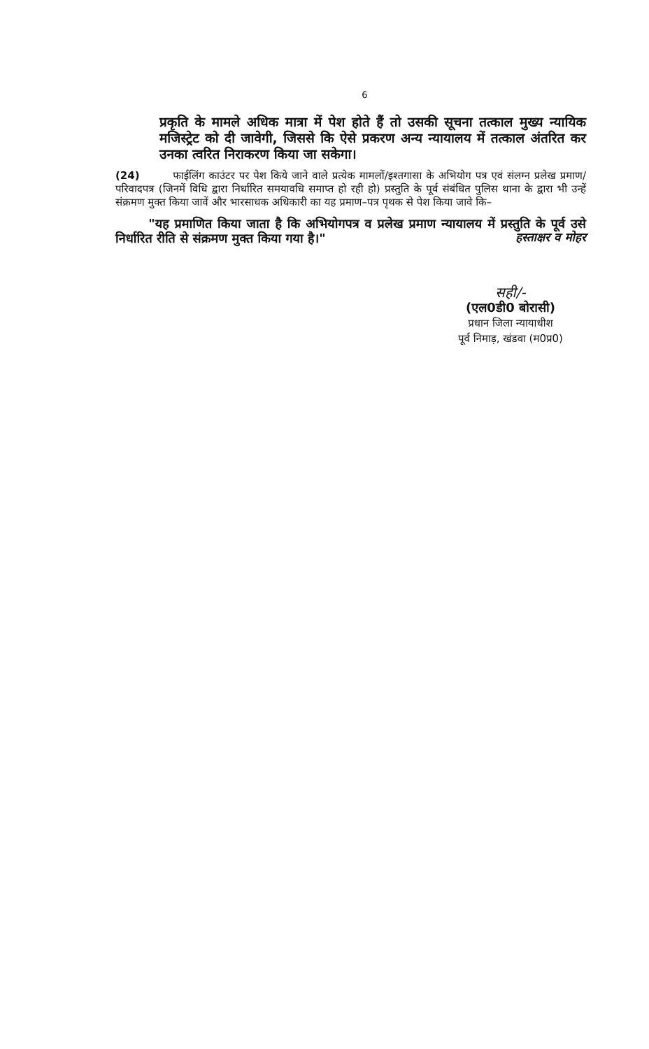6
प्रकृति के मामले अधिक मात्रा में पेश होते हैं तो उसकी सूचना तत्काल मुख्य न्यायिक मजिस्ट्रेट को दी जावेगी, जिससे कि ऐसे प्रकरण अन्य न्यायालय में तत्काल अंतरित कर उनका त्वरित निराकरण किया जा सकेगा।
(24) फाईलिंग काउंटर पर पेश किये जाने वाले प्रत्येक मामलों/इश्तगासा के अभियोग पत्र एवं संलग्न प्रलेख प्रमाण/परिवादपत्र (जिनमें विधि द्वारा निर्धारित समयावधि समाप्त हो रही हो) प्रस्तुति के पूर्व संबंधित पुलिस थाना के द्वारा भी उन्हें संक्रमण मुक्त किया जावें और भारसाधक अधिकारी का यह प्रमाण–पत्र पृथक से पेश किया जावे कि–
"यह प्रमाणित किया जाता है कि अभियोगपत्र व प्रलेख प्रमाण न्यायालय में प्रस्तुति के पूर्व उसे निर्धारित रीति से संक्रमण मुक्त किया गया है।"
हस्ताक्षर व मोहर
सही/-
(एल0डी0 बोरासी)
प्रधान जिला न्यायाधीश
पूर्व निमाड़, खंडवा (म0प्र0)